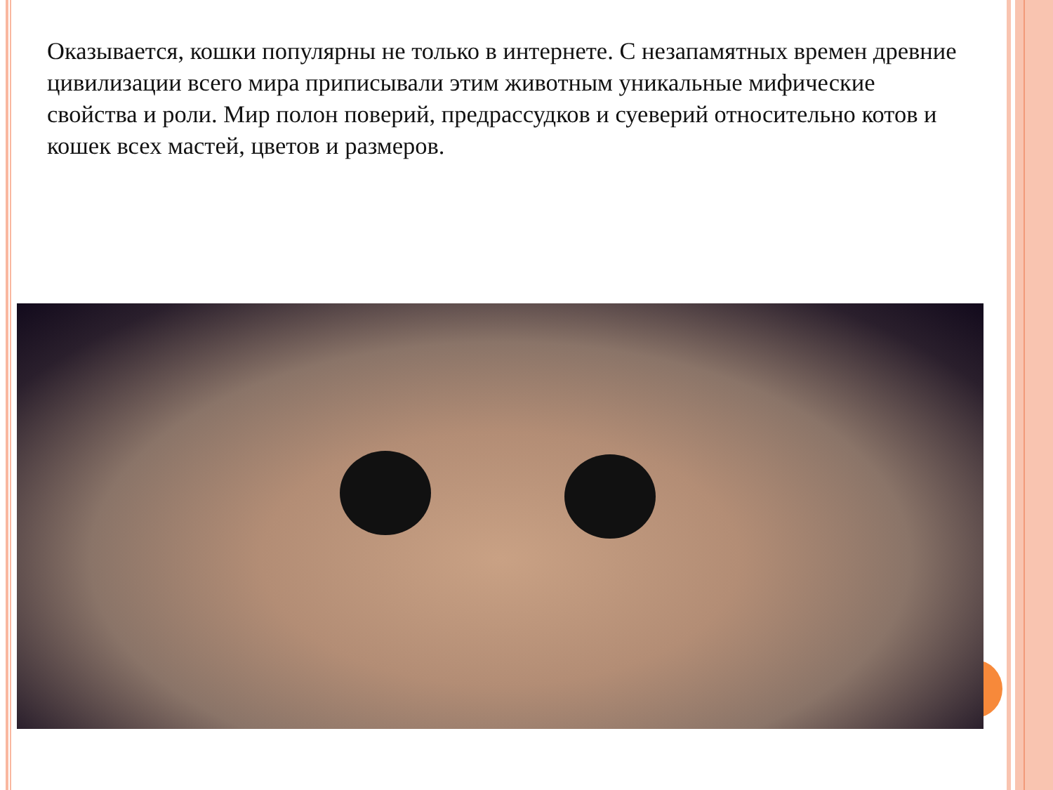Оказывается, кошки популярны не только в интернете. С незапамятных времен древние цивилизации всего мира приписывали этим животным уникальные мифические свойства и роли. Мир полон поверий, предрассудков и суеверий относительно котов и кошек всех мастей, цветов и размеров.